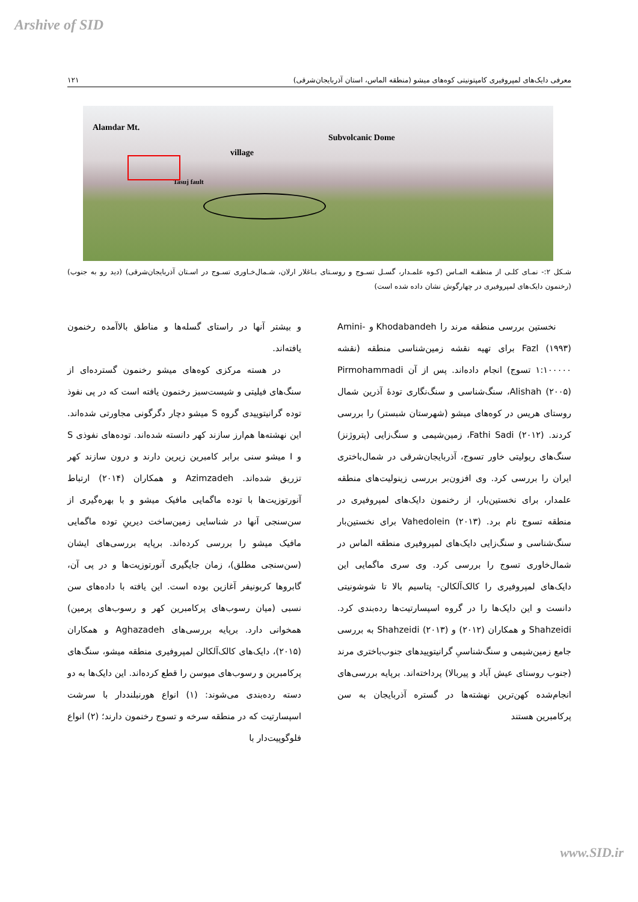Arshive of SID
معرفی دایک‌های لمپروفیری کامپتونیتی کوه‌های میشو (منطقه الماس، استان آذربایجان‌شرقی) ۱۲۱
Alamdar Mt.
village
Subvolcanic Dome
Tasuj fault
شـکل ۲:- نمـای کلـی از منطقـه المـاس (کـوه علمـدار، گسـل تسـوج و روسـتای بـاغلار ارلان، شـمال‌خـاوری تسـوج در اسـتان آذربایجان‌شرقی) (دید رو به جنوب) (رخنمون دایک‌های لمپروفیری در چهارگوش نشان داده شده است)
نخستین بررسی منطقه مرند را Khodabandeh و Amini-Fazl (۱۹۹۳) برای تهیه نقشه زمین‌شناسی منطقه (نقشه ۱:۱۰۰۰۰۰ تسوج) انجام داده‌اند. پس از آن Pirmohammadi Alishah (۲۰۰۵)، سنگ‌شناسی و سنگ‌نگاری تودهٔ آذرین شمال روستای هریس در کوه‌های میشو (شهرستان شبستر) را بررسی کردند. Fathi Sadi (۲۰۱۲)، زمین‌شیمی و سنگ‌زایی (پتروژنز) سنگ‌های ریولیتی خاور تسوج، آذربایجان‌شرقی در شمال‌باختری ایران را بررسی کرد. وی افزون‌بر بررسی زینولیت‌های منطقه علمدار، برای نخستین‌بار، از رخنمون دایک‌های لمپروفیری در منطقه تسوج نام برد. Vahedolein (۲۰۱۳) برای نخستین‌بار سنگ‌شناسی و سنگ‌زایی دایک‌های لمپروفیری منطقه الماس در شمال‌خاوری تسوج را بررسی کرد. وی سری ماگمایی این دایک‌های لمپروفیری را کالک‌آلکالن- پتاسیم بالا تا شوشونیتی دانست و این دایک‌ها را در گروه اسپسارتیت‌ها رده‌بندی کرد. Shahzeidi و همکاران (۲۰۱۲) و Shahzeidi (۲۰۱۳) به بررسی جامع زمین‌شیمی و سنگ‌شناسیِ گرانیتوییدهای جنوب‌باختری مرند (جنوب روستای عیش آباد و پیربالا) پرداخته‌اند. برپایه بررسی‌های انجام‌شده کهن‌ترین نهشته‌ها در گستره آذربایجان به سن پرکامبرین هستند
و بیشتر آنها در راستای گسله‌ها و مناطق بالاآمده رخنمون یافته‌اند.
در هسته مرکزی کوه‌های میشو رخنمون گسترده‌ای از سنگ‌های فیلیتی و شیست‌سبز رخنمون یافته است که در پی نفوذ توده گرانیتوییدی گروه S میشو دچار دگرگونی مجاورتی شده‌اند. این نهشته‌ها هم‌ارز سازند کهر دانسته شده‌اند. توده‌های نفوذی S و I میشو سنی برابر کامبرین زیرین دارند و درون سازند کهر تزریق شده‌اند. Azimzadeh و همکاران (۲۰۱۴) ارتباط آنورتوزیت‌ها با توده ماگمایی مافیک میشو و با بهره‌گیری از سن‌سنجی آنها در شناسایی زمین‌ساخت دیرینِ توده ماگمایی مافیک میشو را بررسی کرده‌اند. برپایه بررسی‌های ایشان (سن‌سنجی مطلق)، زمان جایگیری آنورتوزیت‌ها و در پی آن، گابروها کربونیفر آغازین بوده است. این یافته با داده‌های سن نسبی (میان رسوب‌های پرکامبرین کهر و رسوب‌های پرمین) همخوانی دارد. برپایه بررسی‌های Aghazadeh و همکاران (۲۰۱۵)، دایک‌های کالک‌آلکالن لمپروفیری منطقه میشو، سنگ‌های پرکامبرین و رسوب‌های میوسن را قطع کرده‌اند. این دایک‌ها به دو دسته رده‌بندی می‌شوند: (۱) انواع هورنبلنددار با سرشت اسپسارتیت که در منطقه سرخه و تسوج رخنمون دارند؛ (۲) انواع فلوگوپیت‌دار با
www.SID.ir